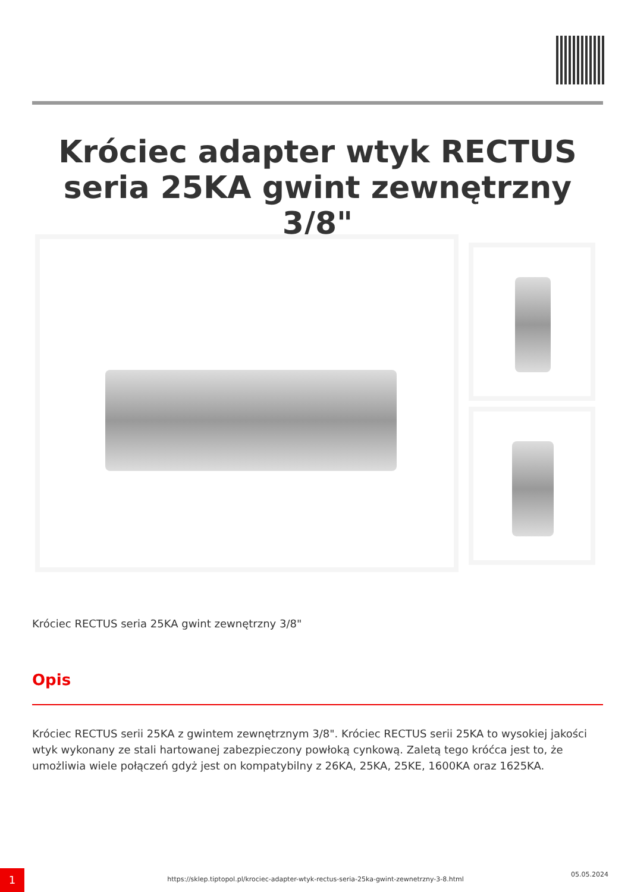Króciec adapter wtyk RECTUS seria 25KA gwint zewnętrzny 3/8"
Króciec RECTUS seria 25KA gwint zewnętrzny 3/8"
Opis
Króciec RECTUS serii 25KA z gwintem zewnętrznym 3/8". Króciec RECTUS serii 25KA to wysokiej jakości wtyk wykonany ze stali hartowanej zabezpieczony powłoką cynkową. Zaletą tego króćca jest to, że umożliwia wiele połączeń gdyż jest on kompatybilny z 26KA, 25KA, 25KE, 1600KA oraz 1625KA.
1 https://sklep.tiptopol.pl/krociec-adapter-wtyk-rectus-seria-25ka-gwint-zewnetrzny-3-8.html
05.05.2024